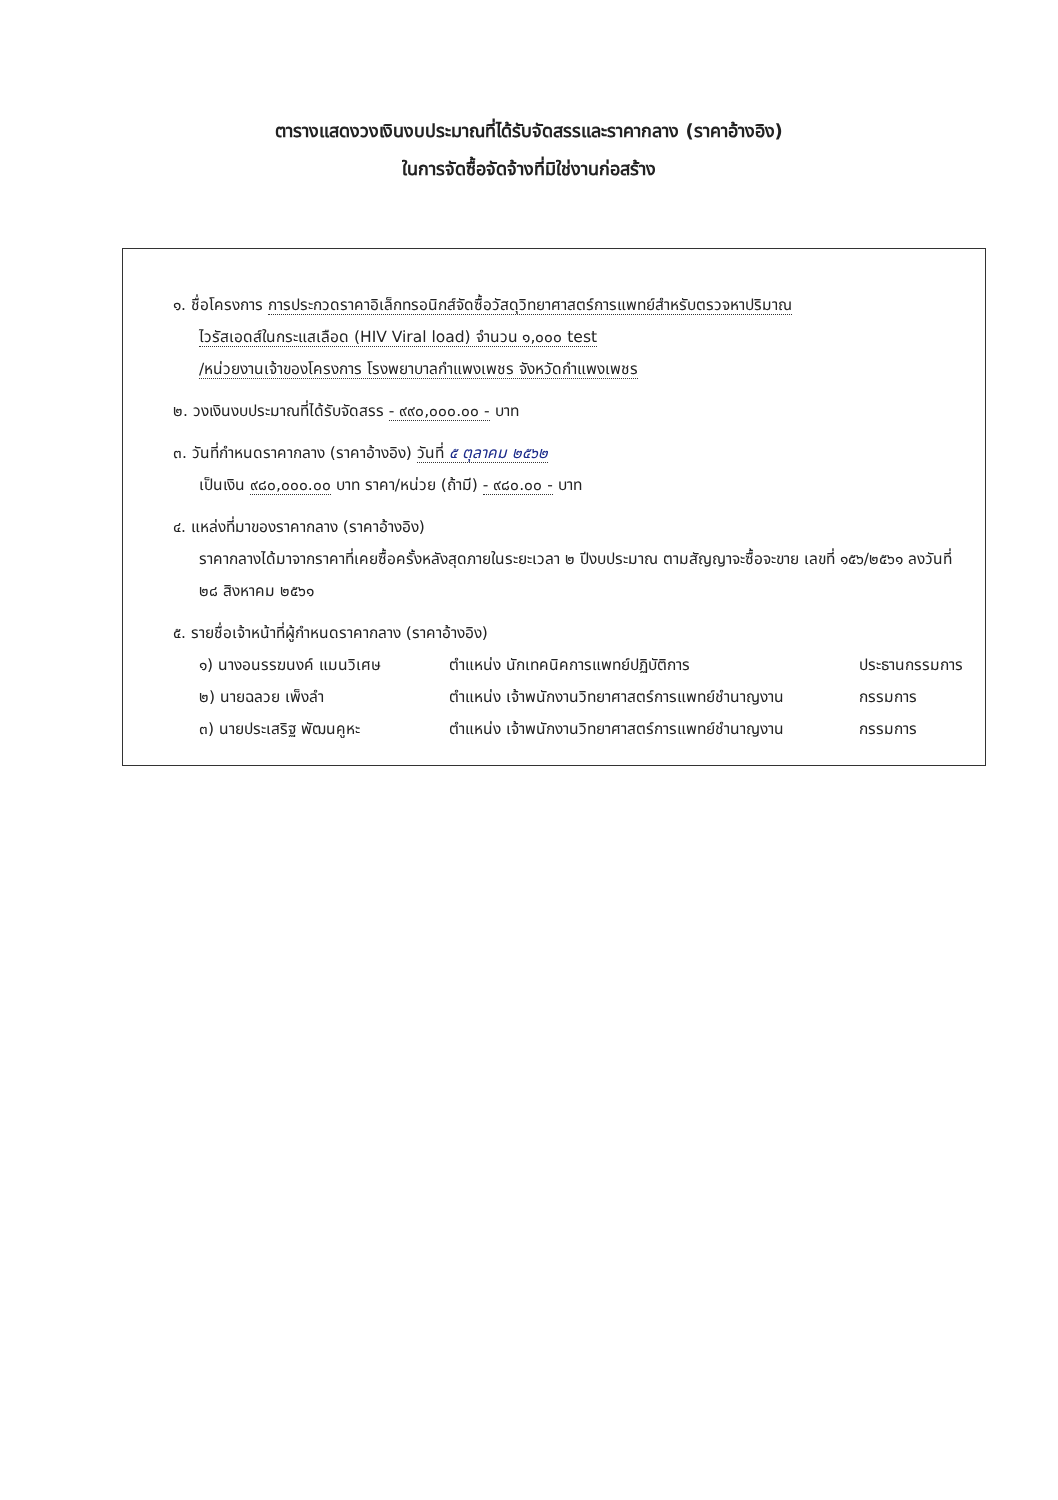ตารางแสดงวงเงินงบประมาณที่ได้รับจัดสรรและราคากลาง (ราคาอ้างอิง)
ในการจัดซื้อจัดจ้างที่มิใช่งานก่อสร้าง
๑. ชื่อโครงการ การประกวดราคาอิเล็กทรอนิกส์จัดซื้อวัสดุวิทยาศาสตร์การแพทย์สำหรับตรวจหาปริมาณ
ไวรัสเอดส์ในกระแสเลือด (HIV Viral load) จำนวน ๑,๐๐๐ test
/หน่วยงานเจ้าของโครงการ โรงพยาบาลกำแพงเพชร จังหวัดกำแพงเพชร
๒. วงเงินงบประมาณที่ได้รับจัดสรร - ๙๙๐,๐๐๐.๐๐ - บาท
๓. วันที่กำหนดราคากลาง (ราคาอ้างอิง) วันที่ ๕ ตุลาคม ๒๕๖๒
เป็นเงิน ๙๘๐,๐๐๐.๐๐ บาท ราคา/หน่วย (ถ้ามี) - ๙๘๐.๐๐ - บาท
๔. แหล่งที่มาของราคากลาง (ราคาอ้างอิง)
ราคากลางได้มาจากราคาที่เคยซื้อครั้งหลังสุดภายในระยะเวลา ๒ ปีงบประมาณ ตามสัญญาจะซื้อจะขาย เลขที่ ๑๕๖/๒๕๖๑ ลงวันที่ ๒๘ สิงหาคม ๒๕๖๑
๕. รายชื่อเจ้าหน้าที่ผู้กำหนดราคากลาง (ราคาอ้างอิง)
๑) นางอนรรฆนงค์ แมนวิเศษ ตำแหน่ง นักเทคนิคการแพทย์ปฏิบัติการ ประธานกรรมการ
๒) นายฉลวย เพ็งลำ ตำแหน่ง เจ้าพนักงานวิทยาศาสตร์การแพทย์ชำนาญงาน กรรมการ
๓) นายประเสริฐ พัฒนคูหะ ตำแหน่ง เจ้าพนักงานวิทยาศาสตร์การแพทย์ชำนาญงาน กรรมการ